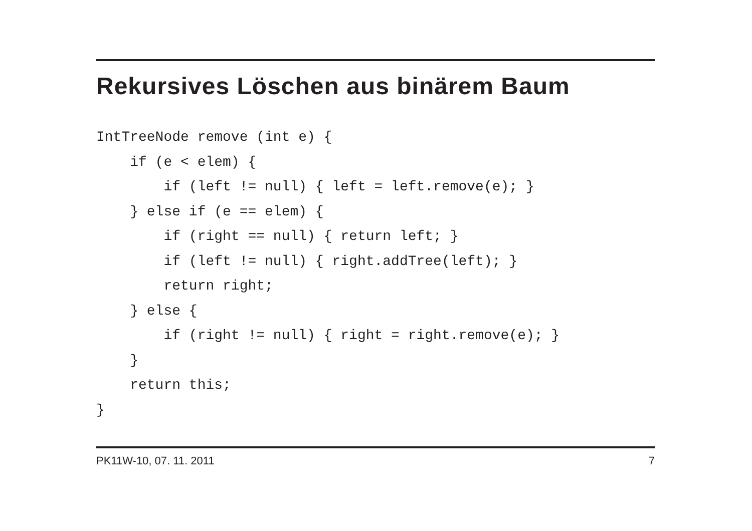Rekursives Löschen aus binärem Baum
IntTreeNode remove (int e) {
    if (e < elem) {
        if (left != null) { left = left.remove(e); }
    } else if (e == elem) {
        if (right == null) { return left; }
        if (left != null) { right.addTree(left); }
        return right;
    } else {
        if (right != null) { right = right.remove(e); }
    }
    return this;
}
PK11W-10, 07. 11. 2011 7